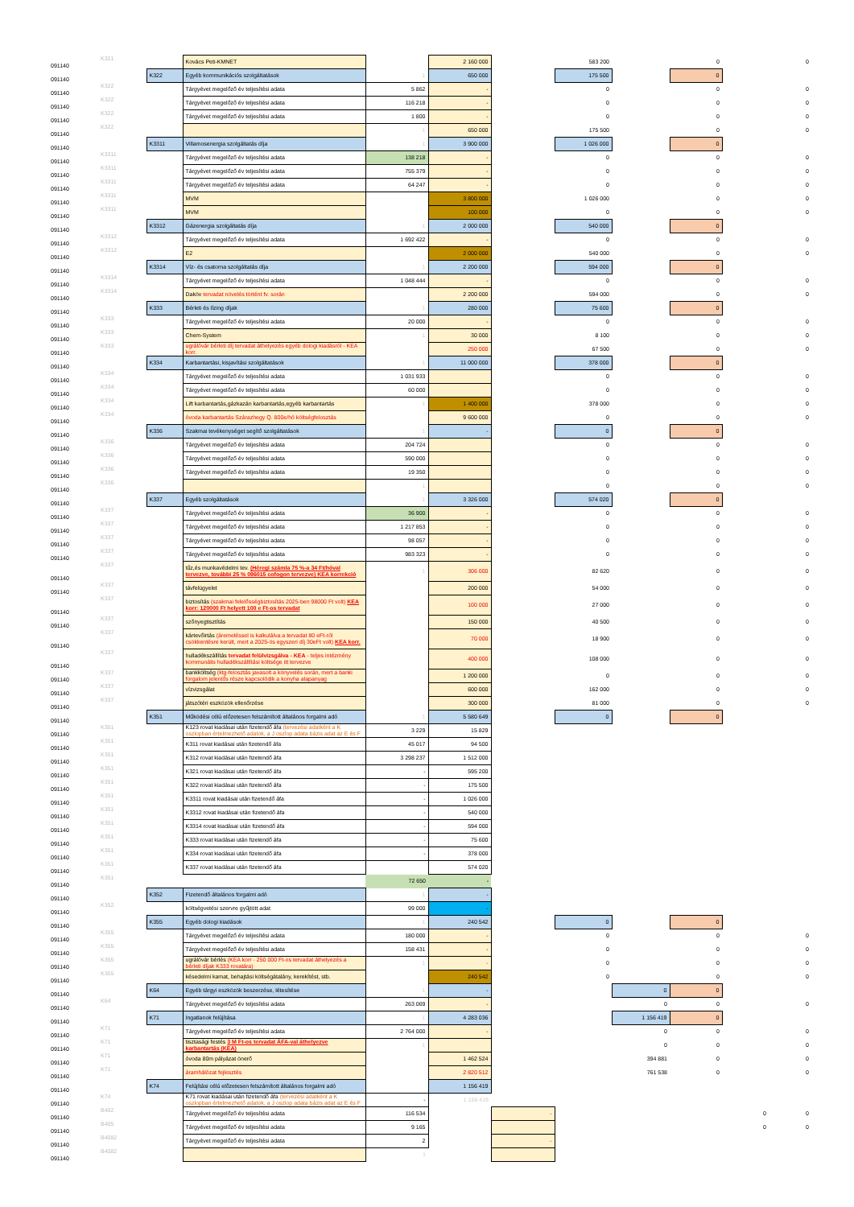| 091140 | K321 | | Kovács Peti-KMNET | | 2 160 000 | | 583 200 | | 0 | | 0 |
| 091140 | | K322 | Egyéb kommunikációs szolgáltatások | 1 | 650 000 | | 175 500 | | 0 | | |
| 091140 | K322 | | Tárgyévet megelőző év teljesítési adata | 5 862 | - | | 0 | | 0 | | 0 |
| 091140 | K322 | | Tárgyévet megelőző év teljesítési adata | 116 218 | - | | 0 | | 0 | | 0 |
| 091140 | K322 | | Tárgyévet megelőző év teljesítési adata | 1 800 | - | | 0 | | 0 | | 0 |
| 091140 | K322 | | | 1 | 650 000 | | 175 500 | | 0 | | 0 |
| 091140 | | K3311 | Villamosenergia szolgáltatás díja | 1 | 3 900 000 | | 1 026 000 | | 0 | | |
| 091140 | K3311 | | Tárgyévet megelőző év teljesítési adata | 138 218 | - | | 0 | | 0 | | 0 |
| 091140 | K3311 | | Tárgyévet megelőző év teljesítési adata | 755 379 | - | | 0 | | 0 | | 0 |
| 091140 | K3311 | | Tárgyévet megelőző év teljesítési adata | 64 247 | - | | 0 | | 0 | | 0 |
| 091140 | K3311 | | MVM | | 3 800 000 | | 1 026 000 | | 0 | | 0 |
| 091140 | K3311 | | MVM | | 100 000 | | 0 | | 0 | | 0 |
| 091140 | | K3312 | Gázenergia szolgáltatás díja | 1 | 2 000 000 | | 540 000 | | 0 | | |
| 091140 | K3312 | | Tárgyévet megelőző év teljesítési adata | 1 692 422 | - | | 0 | | 0 | | 0 |
| 091140 | K3312 | | E2 | | 2 000 000 | | 540 000 | | 0 | | 0 |
| 091140 | | K3314 | Víz- és csatorna szolgáltatás díja | 1 | 2 200 000 | | 594 000 | | 0 | | |
| 091140 | K3314 | | Tárgyévet megelőző év teljesítési adata | 1 048 444 | - | | 0 | | 0 | | 0 |
| 091140 | K3314 | | Daköv tervadat növelés történt fv. során | | 2 200 000 | | 594 000 | | 0 | | 0 |
| 091140 | | K333 | Bérleti és lízing díjak | 1 | 280 000 | | 75 600 | | 0 | | |
| 091140 | K333 | | Tárgyévet megelőző év teljesítési adata | 20 000 | - | | 0 | | 0 | | 0 |
| 091140 | K333 | | Chem-System | 1 | 30 000 | | 8 100 | | 0 | | 0 |
| 091140 | K333 | | ugrálóvár bérleti díj tervadat áthelyezés egyéb dologi kiadásról - KEA korr. | | 250 000 | | 67 500 | | 0 | | 0 |
| 091140 | | K334 | Karbantartási, kisjavítási szolgáltatások | 1 | 11 000 000 | | 378 000 | | 0 | | |
| 091140 | K334 | | Tárgyévet megelőző év teljesítési adata | 1 031 933 | | | 0 | | 0 | | 0 |
| 091140 | K334 | | Tárgyévet megelőző év teljesítési adata | 60 000 | | | 0 | | 0 | | 0 |
| 091140 | K334 | | Lift karbantartás,gázkazán karbantartás,egyéb karbantartás | 1 | 1 400 000 | | 378 000 | | 0 | | 0 |
| 091140 | K334 | | óvoda karbantartás Szárazhegy Q. 800e/hó költségfelosztás | | 9 600 000 | | 0 | | 0 | | 0 |
| 091140 | | K336 | Szakmai tevékenységet segítő szolgáltatások | 1 | - | | 0 | | 0 | | |
| 091140 | K336 | | Tárgyévet megelőző év teljesítési adata | 204 724 | | | 0 | | 0 | | 0 |
| 091140 | K336 | | Tárgyévet megelőző év teljesítési adata | 590 000 | | | 0 | | 0 | | 0 |
| 091140 | K336 | | Tárgyévet megelőző év teljesítési adata | 19 350 | | | 0 | | 0 | | 0 |
| 091140 | K336 | | | 1 | | | 0 | | 0 | | 0 |
| 091140 | | K337 | Egyéb szolgáltatások | 1 | 3 326 000 | | 574 020 | | 0 | | |
| 091140 | K337 | | Tárgyévet megelőző év teljesítési adata | 36 900 | - | | 0 | | 0 | | 0 |
| 091140 | K337 | | Tárgyévet megelőző év teljesítési adata | 1 217 853 | - | | 0 | | 0 | | 0 |
| 091140 | K337 | | Tárgyévet megelőző év teljesítési adata | 98 057 | - | | 0 | | 0 | | 0 |
| 091140 | K337 | | Tárgyévet megelőző év teljesítési adata | 983 323 | - | | 0 | | 0 | | 0 |
| 091140 | K337 | | tűz,és munkavédelmi tev. (Héregi számla 75 %-a 34 Ft/hóval tervezve, további 25 % 096015 cofogon tervezve) KEA korrekció | 1 | 306 000 | | 82 620 | | 0 | | 0 |
| 091140 | K337 | | távfelügyelet | | 200 000 | | 54 000 | | 0 | | 0 |
| 091140 | K337 | | biztosítás (szakmai felelősségbiztosítás 2025-ben 98000 Ft volt) KEA korr: 120000 Ft helyett 100 e Ft-os tervadat | | 100 000 | | 27 000 | | 0 | | 0 |
| 091140 | K337 | | szőnyegtisztítás | | 150 000 | | 40 500 | | 0 | | 0 |
| 091140 | K337 | | kártevőirtás (áremeléssel is kalkulálva a tervadat 80 eFt-ról csökkentésre került, mert a 2025-ös egyszeri díj 30eFt volt) KEA korr. | | 70 000 | | 18 900 | | 0 | | 0 |
| 091140 | K337 | | hulladékszállítás tervadat felülvizsgálva - KEA - teljes intézmény kommunális hulladékszállítási költsége itt tervezve | | 400 000 | | 108 000 | | 0 | | 0 |
| 091140 | K337 | | bankköltség (ktg-felosztás javasolt a könyvelés során, mert a banki forgalom jelentős része kapcsolódik a konyha alapanyag | | 1 200 000 | | 0 | | 0 | | 0 |
| 091140 | K337 | | vízvizsgálat | | 600 000 | | 162 000 | | 0 | | 0 |
| 091140 | K337 | | játszótéri eszközök ellenőrzése | | 300 000 | | 81 000 | | 0 | | 0 |
| 091140 | | K351 | Működési célú előzetesen felszámított általános forgalmi adó | 1 | 5 580 649 | | 0 | | 0 | | |
| 091140 | K351 | | K123 rovat kiadásai után fizetendő áfa (tervezési adatként a K oszlopban értelmezhető adatok, a J oszlop adata bázis adat az E és F | 3 229 | 15 829 | | | | | | |
| 091140 | K351 | | K311 rovat kiadásai után fizetendő áfa | 45 017 | 94 500 | | | | | | |
| 091140 | K351 | | K312 rovat kiadásai után fizetendő áfa | 3 298 237 | 1 512 000 | | | | | | |
| 091140 | K351 | | K321 rovat kiadásai után fizetendő áfa | - | 595 200 | | | | | | |
| 091140 | K351 | | K322 rovat kiadásai után fizetendő áfa | - | 175 500 | | | | | | |
| 091140 | K351 | | K3311 rovat kiadásai után fizetendő áfa | - | 1 026 000 | | | | | | |
| 091140 | K351 | | K3312 rovat kiadásai után fizetendő áfa | - | 540 000 | | | | | | |
| 091140 | K351 | | K3314 rovat kiadásai után fizetendő áfa | - | 594 000 | | | | | | |
| 091140 | K351 | | K333 rovat kiadásai után fizetendő áfa | - | 75 600 | | | | | | |
| 091140 | K351 | | K334 rovat kiadásai után fizetendő áfa | - | 378 000 | | | | | | |
| 091140 | K351 | | K337 rovat kiadásai után fizetendő áfa | | 574 020 | | | | | | |
| 091140 | K351 | | | 72 650 | - | | | | | | |
| 091140 | | K352 | Fizetendő általános forgalmi adó | 1 | - | | | | | | |
| 091140 | K352 | | költségvetési szervre gyűjtött adat | 99 000 | - | | | | | | |
| 091140 | | K355 | Egyéb dologi kiadások | 1 | 240 542 | | 0 | | 0 | | |
| 091140 | K355 | | Tárgyévet megelőző év teljesítési adata | 180 000 | - | | 0 | | 0 | | 0 |
| 091140 | K355 | | Tárgyévet megelőző év teljesítési adata | 158 431 | - | | 0 | | 0 | | 0 |
| 091140 | K355 | | ugrálóvár bérlés (KEA korr - 250 000 Ft-os tervadat áthelyezés a bérleti díjak K333 rovatára) | 1 | - | | 0 | | 0 | | 0 |
| 091140 | K355 | | késedelmi kamat, behajtási költségátalány, kerekítést, stb. | | 240 542 | | 0 | | 0 | | 0 |
| 091140 | | K64 | Egyéb tárgyi eszközök beszerzése, létesítése | 1 | - | | | 0 | 0 | | |
| 091140 | K64 | | Tárgyévet megelőző év teljesítési adata | 263 069 | - | | | 0 | 0 | | 0 |
| 091140 | | K71 | Ingatlanok felújítása | 1 | 4 283 036 | | | 1 156 419 | 0 | | |
| 091140 | K71 | | Tárgyévet megelőző év teljesítési adata | 2 764 000 | - | | | 0 | 0 | | 0 |
| 091140 | K71 | | tisztasági festés 3 M Ft-os tervadat ÁFA-val áthelyezve karbantartás (KEA) | 1 | | | | 0 | 0 | | 0 |
| 091140 | K71 | | óvoda 80m pályázat önerő | - | 1 462 524 | | | 394 881 | 0 | | 0 |
| 091140 | K71 | | áramhálózat fejlesztés | | 2 820 512 | | | 761 538 | 0 | | 0 |
| 091140 | | K74 | Felújítási célú előzetesen felszámított általános forgalmi adó | | 1 156 419 | | | | | | |
| 091140 | K74 | | K71 rovat kiadásai után fizetendő áfa (tervezési adatként a K oszlopban értelmezhető adatok, a J oszlop adata bázis adat az E és F | - | 1 156 419 | | | | | | |
| 091140 | B402 | | Tárgyévet megelőző év teljesítési adata | 116 534 | | - | | | | 0 | 0 |
| 091140 | B405 | | Tárgyévet megelőző év teljesítési adata | 9 165 | | | | | | 0 | 0 |
| 091140 | B4082 | | Tárgyévet megelőző év teljesítési adata | 2 | | - | | | | | |
| 091140 | B4082 | | | 1 | | | | | | | |